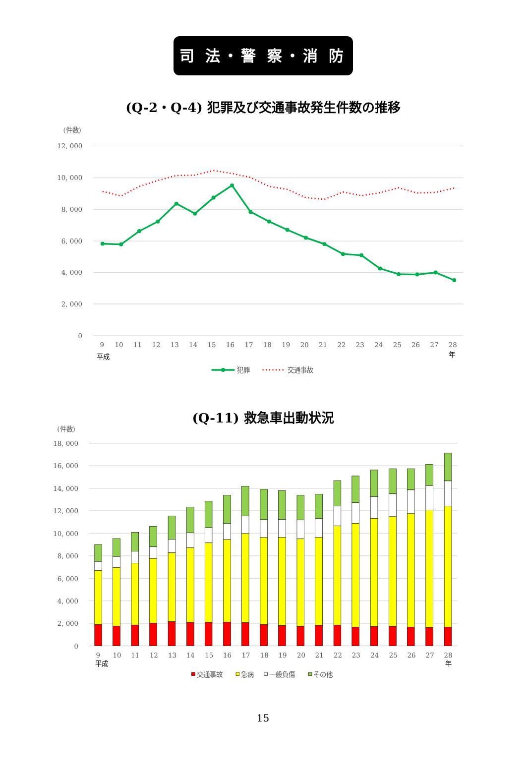司 法・警 察・消 防
(Q-2・Q-4) 犯罪及び交通事故発生件数の推移
(件数)
12, 000
10, 000
8, 000
6, 000
4, 000
2, 000
0
9
10
11
12
13
14
15
16
17
18
19
20
21
22
23
24
25
26
27
28
平成
年
犯罪
交通事故
(Q-11) 救急車出動状況
(件数)
18, 000
16, 000
14, 000
12, 000
10, 000
8, 000
6, 000
4, 000
2, 000
0
9
10
11
12
13
14
15
16
17
18
19
20
21
22
23
24
25
26
27
28
平成
年
交通事故
急病
一般負傷
その他
15